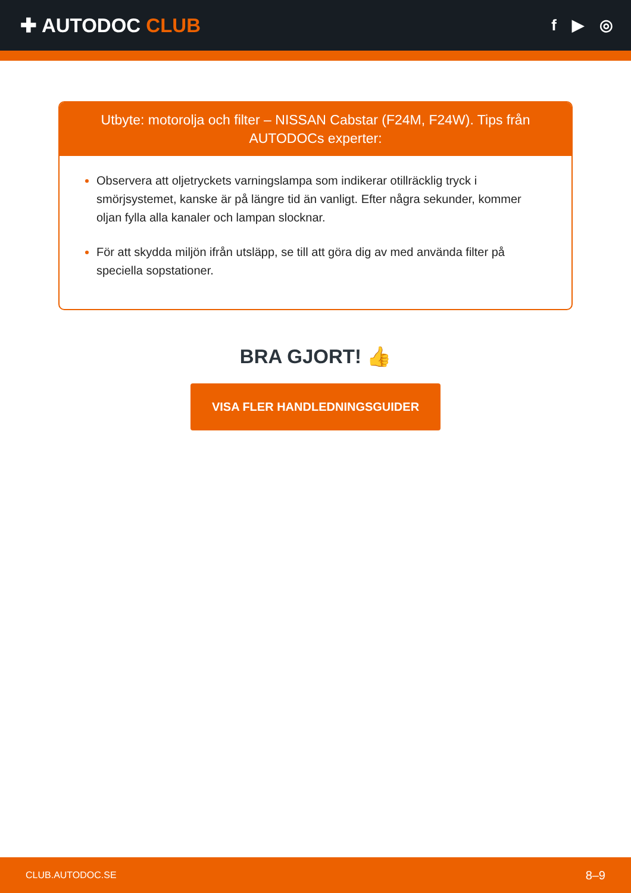✚ AUTODOC CLUB
f ▶ ◎
Utbyte: motorolja och filter – NISSAN Cabstar (F24M, F24W). Tips från AUTODOCs experter:
Observera att oljetryckets varningslampa som indikerar otillräcklig tryck i smörjsystemet, kanske är på längre tid än vanligt. Efter några sekunder, kommer oljan fylla alla kanaler och lampan slocknar.
För att skydda miljön ifrån utsläpp, se till att göra dig av med använda filter på speciella sopstationer.
BRA GJORT! 👍
VISA FLER HANDLEDNINGSGUIDER
CLUB.AUTODOC.SE 8–9